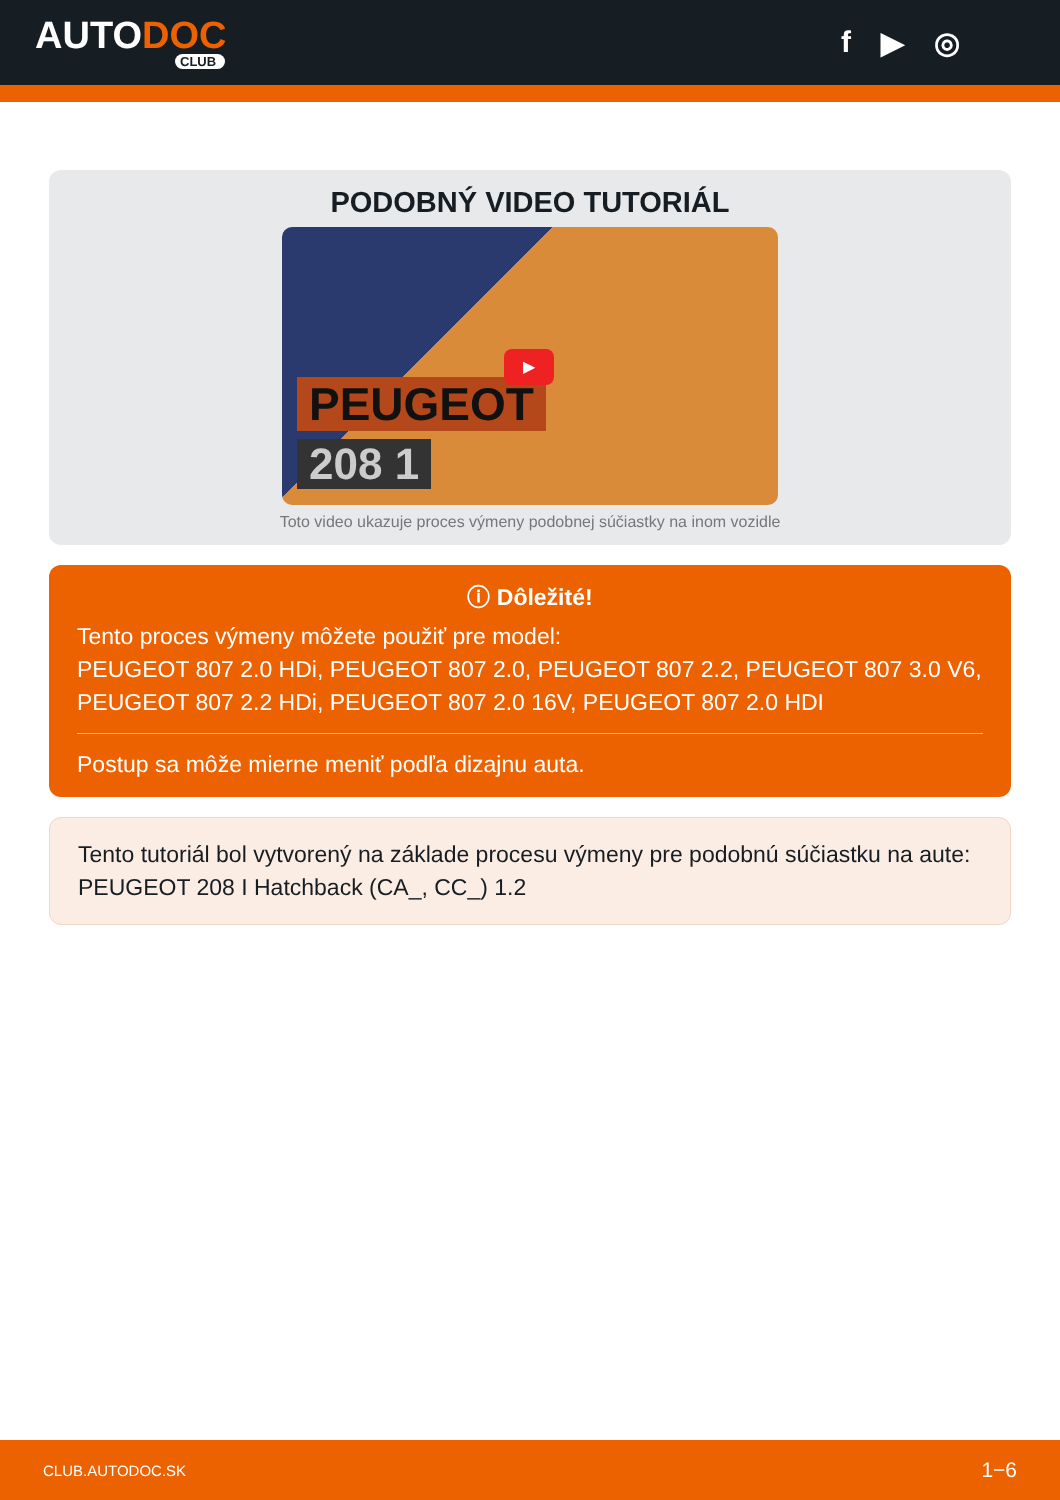AUTODOC
CLUB
f ▶ ◎
PODOBNÝ VIDEO TUTORIÁL
PEUGEOT
208 1
▶
Toto video ukazuje proces výmeny podobnej súčiastky na inom vozidle
ⓘ Dôležité!
Tento proces výmeny môžete použiť pre model:
PEUGEOT 807 2.0 HDi, PEUGEOT 807 2.0, PEUGEOT 807 2.2, PEUGEOT 807 3.0 V6, PEUGEOT 807 2.2 HDi, PEUGEOT 807 2.0 16V, PEUGEOT 807 2.0 HDI
Postup sa môže mierne meniť podľa dizajnu auta.
Tento tutoriál bol vytvorený na základe procesu výmeny pre podobnú súčiastku na aute: PEUGEOT 208 I Hatchback (CA_, CC_) 1.2
CLUB.AUTODOC.SK 1−6